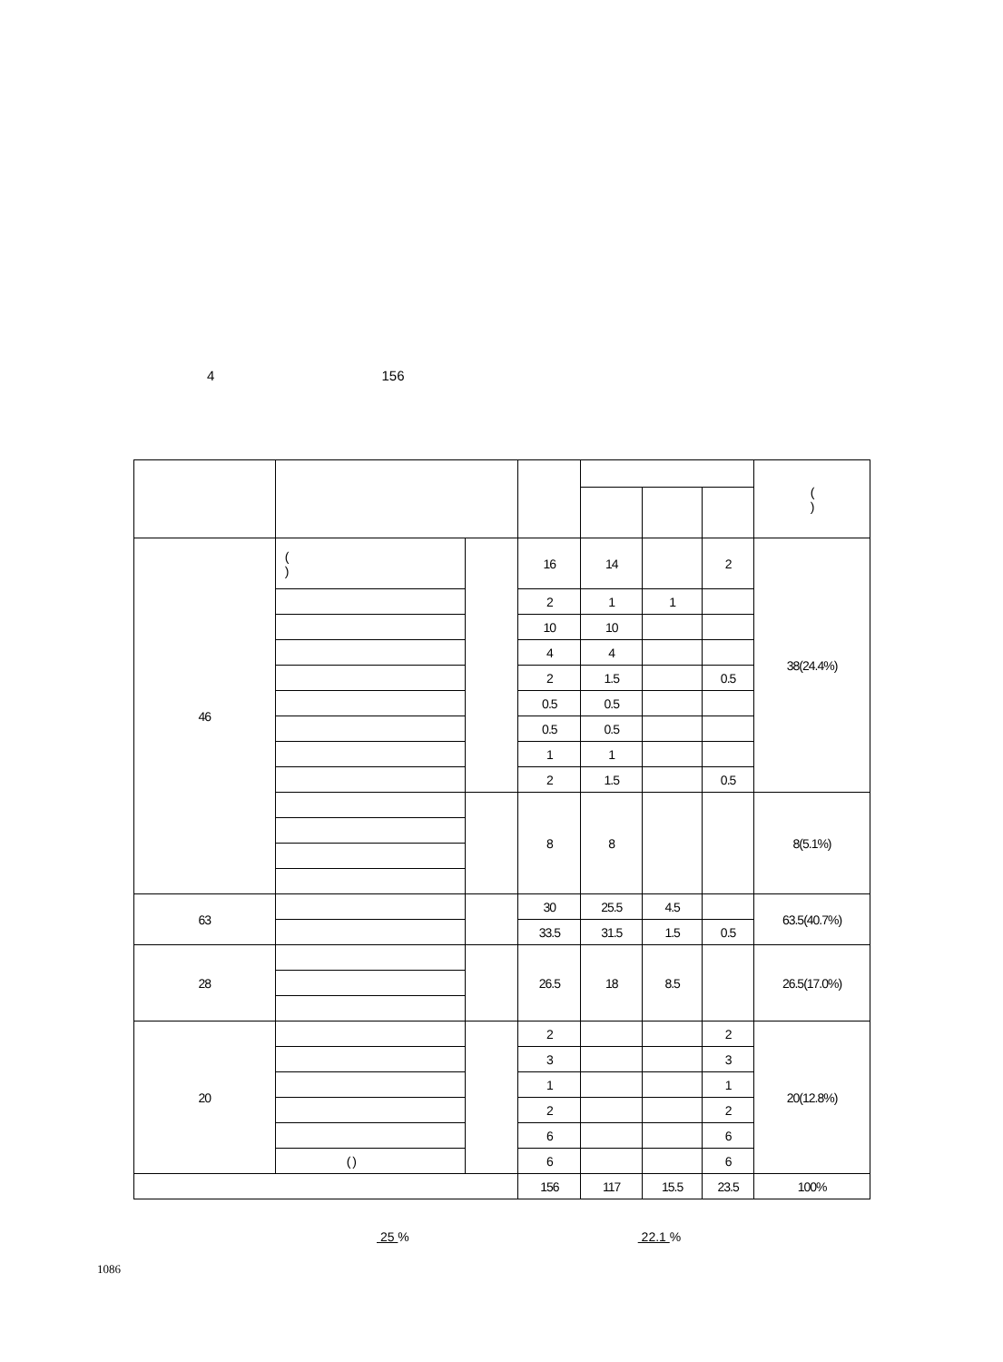4 156
| | | | | | | | ( ) |
| --- | --- | --- | --- | --- | --- | --- | --- |
| 46 | ( ) | | 16 | 14 | | 2 | 38(24.4%) |
| | | | 2 | 1 | 1 | | |
| | | | 10 | 10 | | | |
| | | | 4 | 4 | | | |
| | | | 2 | 1.5 | | 0.5 | |
| | | | 0.5 | 0.5 | | | |
| | | | 0.5 | 0.5 | | | |
| | | | 1 | 1 | | | |
| | | | 2 | 1.5 | | 0.5 | |
| | | | 8 | 8 | | | 8(5.1%) |
| 63 | | | 30 | 25.5 | 4.5 | | 63.5(40.7%) |
| | | | 33.5 | 31.5 | 1.5 | 0.5 | |
| 28 | | | 26.5 | 18 | 8.5 | | 26.5(17.0%) |
| 20 | | | 2 | | | 2 | 20(12.8%) |
| | | | 3 | | | 3 | |
| | | | 1 | | | 1 | |
| | | | 2 | | | 2 | |
| | | | 6 | | | 6 | |
| | ( ) | | 6 | | | 6 | |
| | | | 156 | 117 | 15.5 | 23.5 | 100% |
25 % 22.1 %
1086